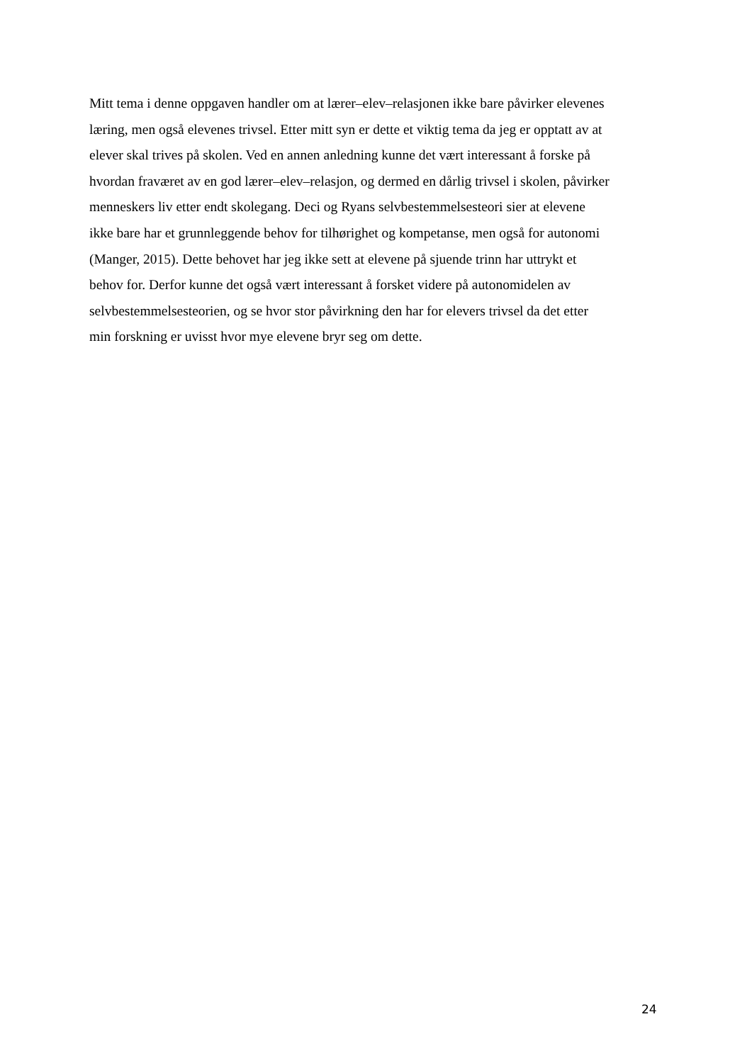Mitt tema i denne oppgaven handler om at lærer–elev–relasjonen ikke bare påvirker elevenes
læring, men også elevenes trivsel. Etter mitt syn er dette et viktig tema da jeg er opptatt av at
elever skal trives på skolen. Ved en annen anledning kunne det vært interessant å forske på
hvordan fraværet av en god lærer–elev–relasjon, og dermed en dårlig trivsel i skolen, påvirker
menneskers liv etter endt skolegang. Deci og Ryans selvbestemmelsesteori sier at elevene
ikke bare har et grunnleggende behov for tilhørighet og kompetanse, men også for autonomi
(Manger, 2015). Dette behovet har jeg ikke sett at elevene på sjuende trinn har uttrykt et
behov for. Derfor kunne det også vært interessant å forsket videre på autonomidelen av
selvbestemmelsesteorien, og se hvor stor påvirkning den har for elevers trivsel da det etter
min forskning er uvisst hvor mye elevene bryr seg om dette.
24